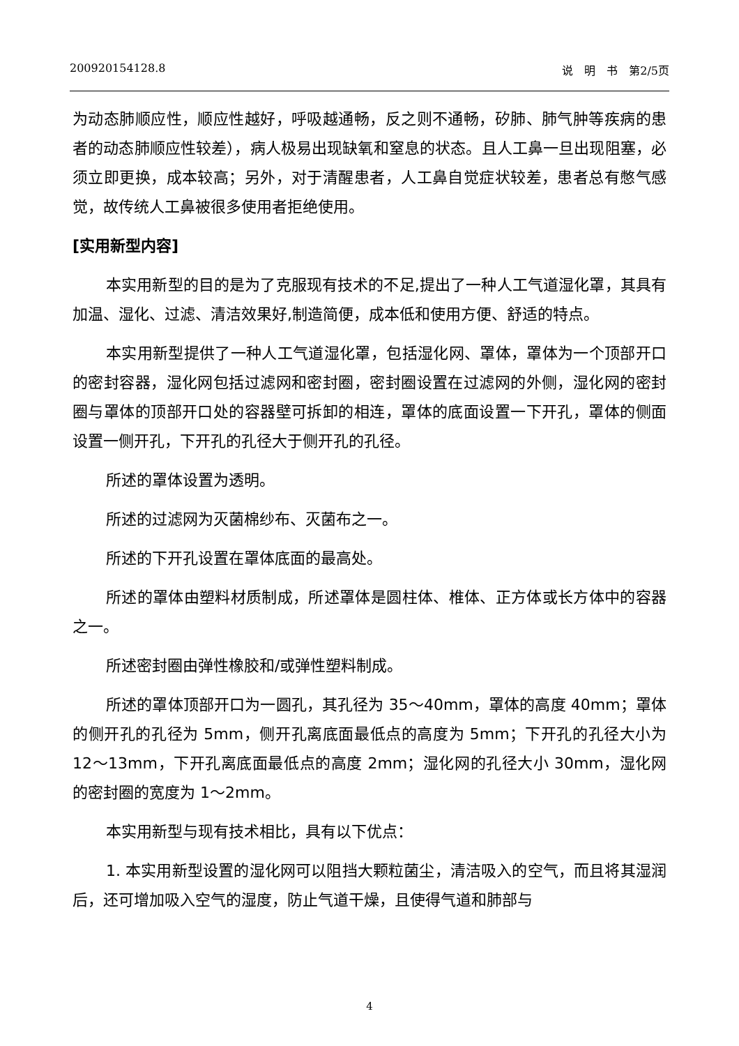200920154128.8 说　明　书　第2/5页
为动态肺顺应性，顺应性越好，呼吸越通畅，反之则不通畅，矽肺、肺气肿等疾病的患者的动态肺顺应性较差），病人极易出现缺氧和窒息的状态。且人工鼻一旦出现阻塞，必须立即更换，成本较高；另外，对于清醒患者，人工鼻自觉症状较差，患者总有憋气感觉，故传统人工鼻被很多使用者拒绝使用。
[实用新型内容]
本实用新型的目的是为了克服现有技术的不足,提出了一种人工气道湿化罩，其具有加温、湿化、过滤、清洁效果好,制造简便，成本低和使用方便、舒适的特点。
本实用新型提供了一种人工气道湿化罩，包括湿化网、罩体，罩体为一个顶部开口的密封容器，湿化网包括过滤网和密封圈，密封圈设置在过滤网的外侧，湿化网的密封圈与罩体的顶部开口处的容器壁可拆卸的相连，罩体的底面设置一下开孔，罩体的侧面设置一侧开孔，下开孔的孔径大于侧开孔的孔径。
所述的罩体设置为透明。
所述的过滤网为灭菌棉纱布、灭菌布之一。
所述的下开孔设置在罩体底面的最高处。
所述的罩体由塑料材质制成，所述罩体是圆柱体、椎体、正方体或长方体中的容器之一。
所述密封圈由弹性橡胶和/或弹性塑料制成。
所述的罩体顶部开口为一圆孔，其孔径为 35～40mm，罩体的高度 40mm；罩体的侧开孔的孔径为 5mm，侧开孔离底面最低点的高度为 5mm；下开孔的孔径大小为 12～13mm，下开孔离底面最低点的高度 2mm；湿化网的孔径大小 30mm，湿化网的密封圈的宽度为 1～2mm。
本实用新型与现有技术相比，具有以下优点：
1. 本实用新型设置的湿化网可以阻挡大颗粒菌尘，清洁吸入的空气，而且将其湿润后，还可增加吸入空气的湿度，防止气道干燥，且使得气道和肺部与
4